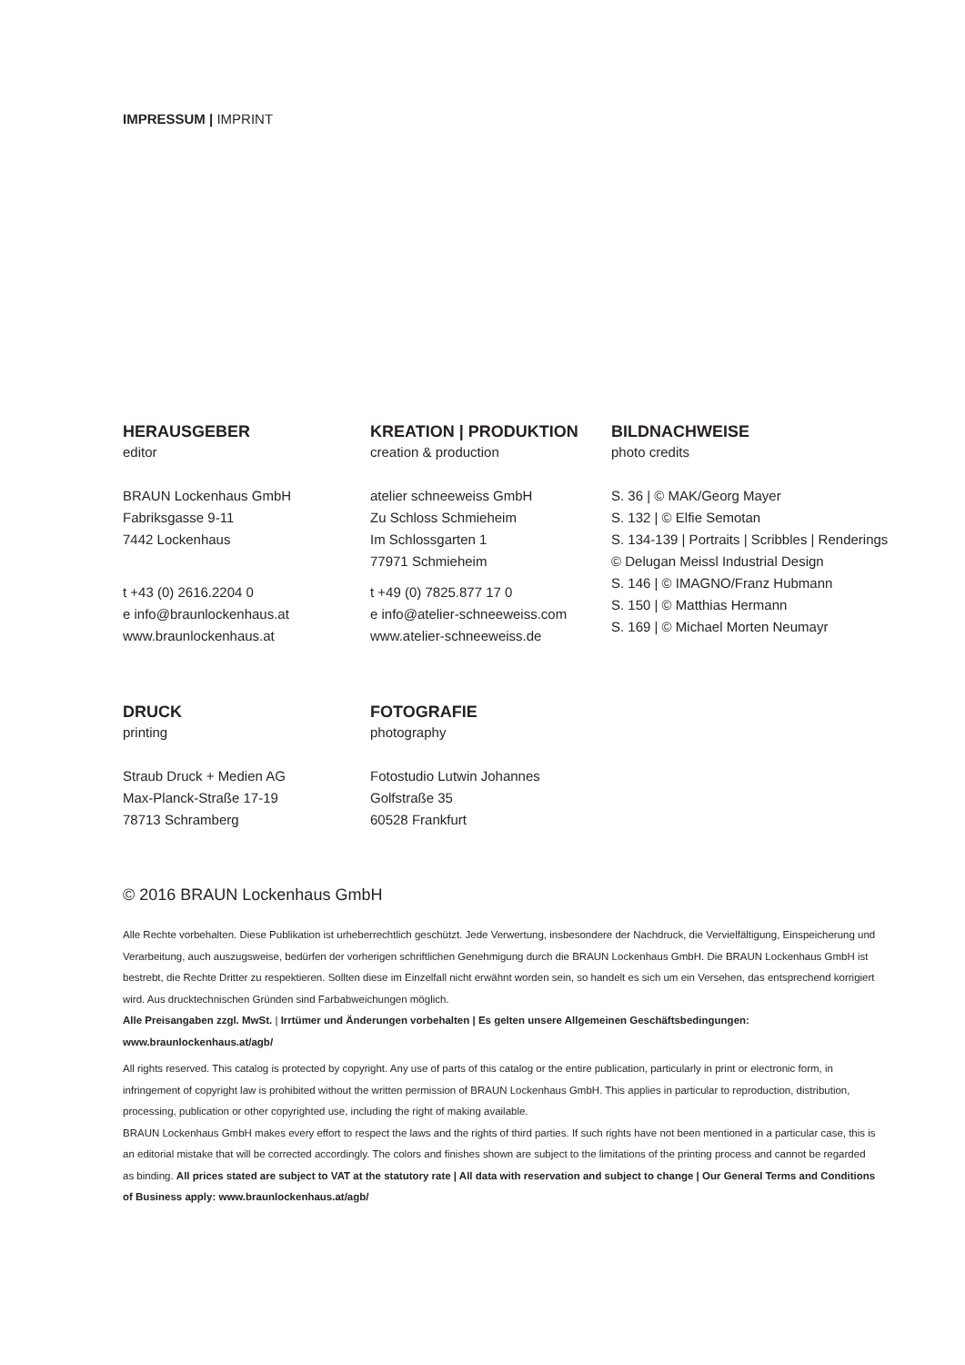IMPRESSUM | IMPRINT
HERAUSGEBER
editor
BRAUN Lockenhaus GmbH
Fabriksgasse 9-11
7442 Lockenhaus
t +43 (0) 2616.2204 0
e info@braunlockenhaus.at
www.braunlockenhaus.at
KREATION | PRODUKTION
creation & production
atelier schneeweiss GmbH
Zu Schloss Schmieheim
Im Schlossgarten 1
77971 Schmieheim
t +49 (0) 7825.877 17 0
e info@atelier-schneeweiss.com
www.atelier-schneeweiss.de
BILDNACHWEISE
photo credits
S. 36 | © MAK/Georg Mayer
S. 132 | © Elfie Semotan
S. 134-139 | Portraits | Scribbles | Renderings
© Delugan Meissl Industrial Design
S. 146 | © IMAGNO/Franz Hubmann
S. 150 | © Matthias Hermann
S. 169 | © Michael Morten Neumayr
DRUCK
printing
Straub Druck + Medien AG
Max-Planck-Straße 17-19
78713 Schramberg
FOTOGRAFIE
photography
Fotostudio Lutwin Johannes
Golfstraße 35
60528 Frankfurt
© 2016 BRAUN Lockenhaus GmbH
Alle Rechte vorbehalten. Diese Publikation ist urheberrechtlich geschützt. Jede Verwertung, insbesondere der Nachdruck, die Vervielfältigung, Einspeicherung und Verarbeitung, auch auszugsweise, bedürfen der vorherigen schriftlichen Genehmigung durch die BRAUN Lockenhaus GmbH. Die BRAUN Lockenhaus GmbH ist bestrebt, die Rechte Dritter zu respektieren. Sollten diese im Einzelfall nicht erwähnt worden sein, so handelt es sich um ein Versehen, das entsprechend korrigiert wird. Aus drucktechnischen Gründen sind Farbabweichungen möglich.
Alle Preisangaben zzgl. MwSt. | Irrtümer und Änderungen vorbehalten | Es gelten unsere Allgemeinen Geschäftsbedingungen: www.braunlockenhaus.at/agb/
All rights reserved. This catalog is protected by copyright. Any use of parts of this catalog or the entire publication, particularly in print or electronic form, in infringement of copyright law is prohibited without the written permission of BRAUN Lockenhaus GmbH. This applies in particular to reproduction, distribution, processing, publication or other copyrighted use, including the right of making available.
BRAUN Lockenhaus GmbH makes every effort to respect the laws and the rights of third parties. If such rights have not been mentioned in a particular case, this is an editorial mistake that will be corrected accordingly. The colors and finishes shown are subject to the limitations of the printing process and cannot be regarded as binding. All prices stated are subject to VAT at the statutory rate | All data with reservation and subject to change | Our General Terms and Conditions of Business apply: www.braunlockenhaus.at/agb/